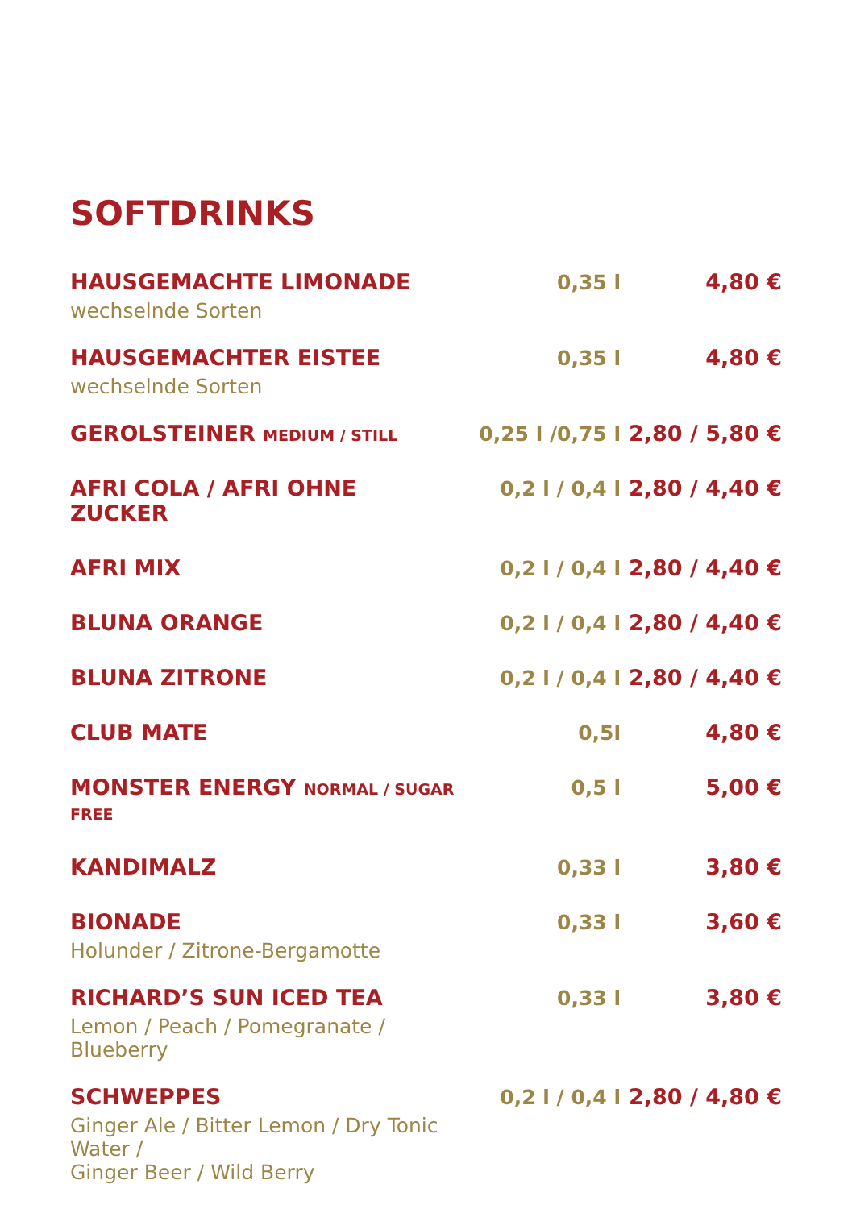SOFTDRINKS
| HAUSGEMACHTE LIMONADE wechselnde Sorten | 0,35 l | 4,80 € |
| HAUSGEMACHTER EISTEE wechselnde Sorten | 0,35 l | 4,80 € |
| GEROLSTEINER MEDIUM / STILL | 0,25 l /0,75 l | 2,80 / 5,80 € |
| AFRI COLA / AFRI OHNE ZUCKER | 0,2 l / 0,4 l | 2,80 / 4,40 € |
| AFRI MIX | 0,2 l / 0,4 l | 2,80 / 4,40 € |
| BLUNA ORANGE | 0,2 l / 0,4 l | 2,80 / 4,40 € |
| BLUNA ZITRONE | 0,2 l / 0,4 l | 2,80 / 4,40 € |
| CLUB MATE | 0,5l | 4,80 € |
| MONSTER ENERGY NORMAL / SUGAR FREE | 0,5 l | 5,00 € |
| KANDIMALZ | 0,33 l | 3,80 € |
| BIONADE Holunder / Zitrone-Bergamotte | 0,33 l | 3,60 € |
| RICHARD’S SUN ICED TEA Lemon / Peach / Pomegranate / Blueberry | 0,33 l | 3,80 € |
| SCHWEPPES Ginger Ale / Bitter Lemon / Dry Tonic Water / Ginger Beer / Wild Berry | 0,2 l / 0,4 l | 2,80 / 4,80 € |